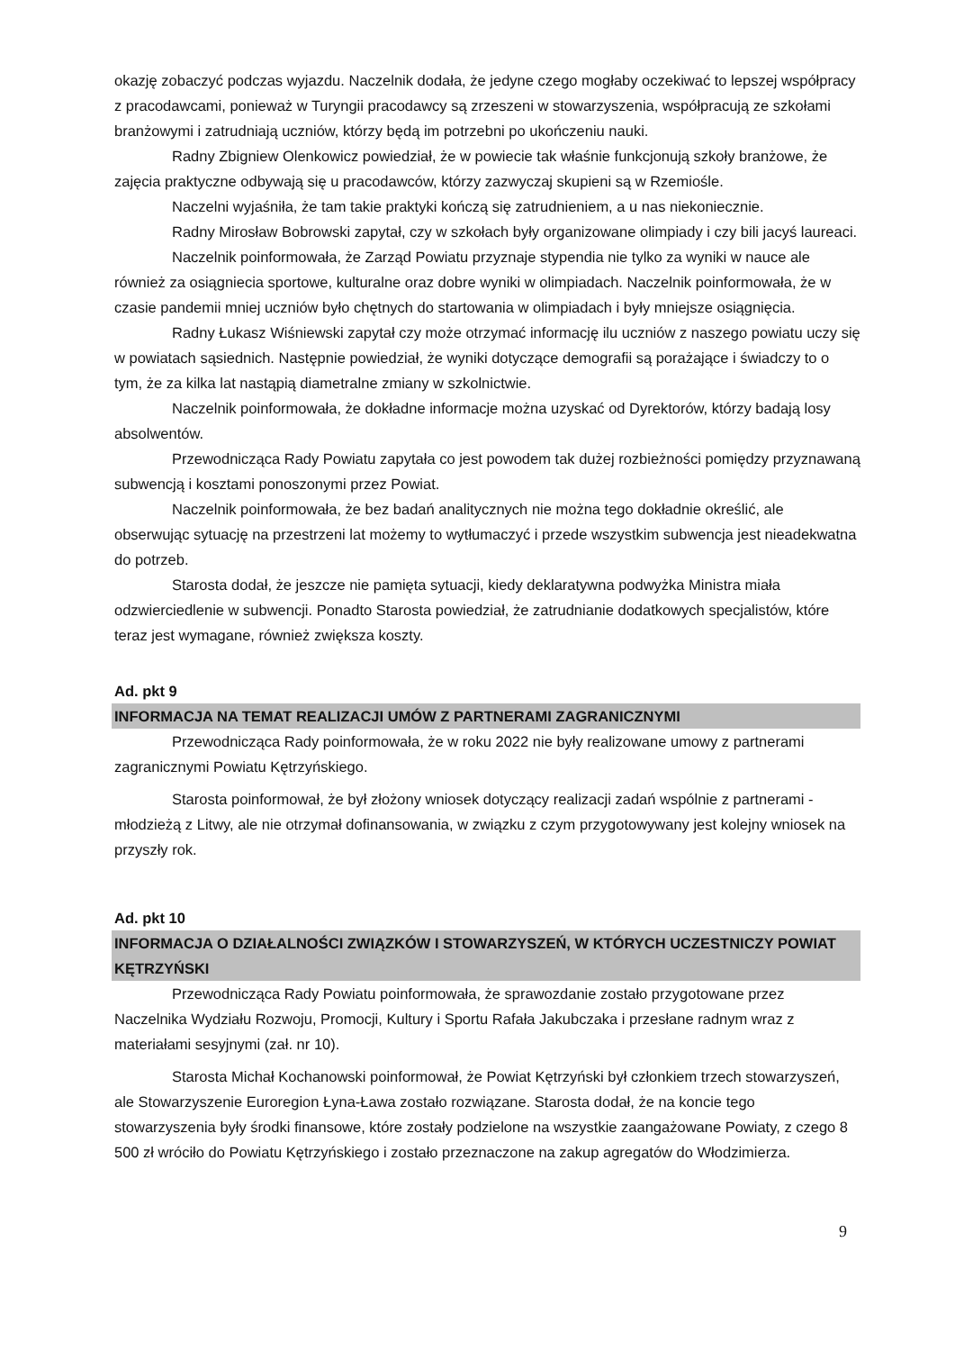okazję zobaczyć podczas wyjazdu. Naczelnik dodała, że jedyne czego mogłaby oczekiwać to lepszej współpracy z pracodawcami, ponieważ w Turyngii pracodawcy są zrzeszeni w stowarzyszenia, współpracują ze szkołami branżowymi i zatrudniają uczniów, którzy będą im potrzebni po ukończeniu nauki.
Radny Zbigniew Olenkowicz powiedział, że w powiecie tak właśnie funkcjonują szkoły branżowe, że zajęcia praktyczne odbywają się u pracodawców, którzy zazwyczaj skupieni są w Rzemiośle.
Naczelni wyjaśniła, że tam takie praktyki kończą się zatrudnieniem, a u nas niekoniecznie.
Radny Mirosław Bobrowski zapytał, czy w szkołach były organizowane olimpiady i czy bili jacyś laureaci.
Naczelnik poinformowała, że Zarząd Powiatu przyznaje stypendia nie tylko za wyniki w nauce ale również za osiągniecia sportowe, kulturalne oraz dobre wyniki w olimpiadach. Naczelnik poinformowała, że w czasie pandemii mniej uczniów było chętnych do startowania w olimpiadach i były mniejsze osiągnięcia.
Radny Łukasz Wiśniewski zapytał czy może otrzymać informację ilu uczniów z naszego powiatu uczy się w powiatach sąsiednich. Następnie powiedział, że wyniki dotyczące demografii są porażające i świadczy to o tym, że za kilka lat nastąpią diametralne zmiany w szkolnictwie.
Naczelnik poinformowała, że dokładne informacje można uzyskać od Dyrektorów, którzy badają losy absolwentów.
Przewodnicząca Rady Powiatu zapytała co jest powodem tak dużej rozbieżności pomiędzy przyznawaną subwencją i kosztami ponoszonymi przez Powiat.
Naczelnik poinformowała, że bez badań analitycznych nie można tego dokładnie określić, ale obserwując sytuację na przestrzeni lat możemy to wytłumaczyć i przede wszystkim subwencja jest nieadekwatna do potrzeb.
Starosta dodał, że jeszcze nie pamięta sytuacji, kiedy deklaratywna podwyżka Ministra miała odzwierciedlenie w subwencji. Ponadto Starosta powiedział, że zatrudnianie dodatkowych specjalistów, które teraz jest wymagane, również zwiększa koszty.
Ad. pkt 9
INFORMACJA NA TEMAT REALIZACJI UMÓW Z PARTNERAMI ZAGRANICZNYMI
Przewodnicząca Rady poinformowała, że w roku 2022 nie były realizowane umowy z partnerami zagranicznymi Powiatu Kętrzyńskiego.
Starosta poinformował, że był złożony wniosek dotyczący realizacji zadań wspólnie z partnerami - młodzieżą z Litwy, ale nie otrzymał dofinansowania, w związku z czym przygotowywany jest kolejny wniosek na przyszły rok.
Ad. pkt 10
INFORMACJA O DZIAŁALNOŚCI ZWIĄZKÓW I STOWARZYSZEŃ, W KTÓRYCH UCZESTNICZY POWIAT KĘTRZYŃSKI
Przewodnicząca Rady Powiatu poinformowała, że sprawozdanie zostało przygotowane przez Naczelnika Wydziału Rozwoju, Promocji, Kultury i Sportu Rafała Jakubczaka i przesłane radnym wraz z materiałami sesyjnymi (zał. nr 10).
Starosta Michał Kochanowski poinformował, że Powiat Kętrzyński był członkiem trzech stowarzyszeń, ale Stowarzyszenie Euroregion Łyna-Ława zostało rozwiązane. Starosta dodał, że na koncie tego stowarzyszenia były środki finansowe, które zostały podzielone na wszystkie zaangażowane Powiaty, z czego 8 500 zł wróciło do Powiatu Kętrzyńskiego i zostało przeznaczone na zakup agregatów do Włodzimierza.
9